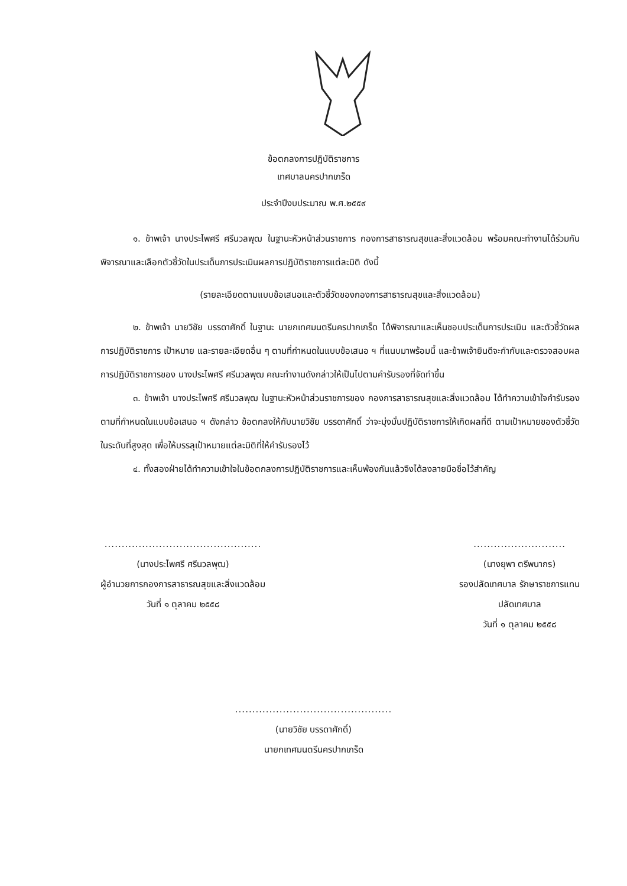ข้อตกลงการปฏิบัติราชการ
เทศบาลนครปากเกร็ด
ประจำปีงบประมาณ พ.ศ.๒๕๕๙
๑. ข้าพเจ้า นางประไพศรี ศรีนวลพุฒ ในฐานะหัวหน้าส่วนราชการ กองการสาธารณสุขและสิ่งแวดล้อม พร้อมคณะทำงานได้ร่วมกันพิจารณาและเลือกตัวชี้วัดในประเด็นการประเมินผลการปฏิบัติราชการแต่ละมิติ ดังนี้
(รายละเอียดตามแบบข้อเสนอและตัวชี้วัดของกองการสาธารณสุขและสิ่งแวดล้อม)
๒. ข้าพเจ้า นายวิชัย บรรดาศักดิ์ ในฐานะ นายกเทศมนตรีนครปากเกร็ด ได้พิจารณาและเห็นชอบประเด็นการประเมิน และตัวชี้วัดผลการปฏิบัติราชการ เป้าหมาย และรายละเอียดอื่น ๆ ตามที่กำหนดในแบบข้อเสนอ ฯ ที่แนบมาพร้อมนี้ และข้าพเจ้ายินดีจะกำกับและตรวจสอบผลการปฏิบัติราชการของ นางประไพศรี ศรีนวลพุฒ คณะทำงานดังกล่าวให้เป็นไปตามคำรับรองที่จัดทำขึ้น
๓. ข้าพเจ้า นางประไพศรี ศรีนวลพุฒ ในฐานะหัวหน้าส่วนราชการของ กองการสาธารณสุขและสิ่งแวดล้อม ได้ทำความเข้าใจคำรับรองตามที่กำหนดในแบบข้อเสนอ ฯ ดังกล่าว ข้อตกลงให้กับนายวิชัย บรรดาศักดิ์ ว่าจะมุ่งมั่นปฏิบัติราชการให้เกิดผลที่ดี ตามเป้าหมายของตัวชี้วัดในระดับที่สูงสุด เพื่อให้บรรลุเป้าหมายแต่ละมิติที่ให้คำรับรองไว้
๔. ทั้งสองฝ่ายได้ทำความเข้าใจในข้อตกลงการปฏิบัติราชการและเห็นพ้องกันแล้วจึงได้ลงลายมือชื่อไว้สำคัญ
..............................................
(นางประไพศรี ศรีนวลพุฒ)
ผู้อำนวยการกองการสาธารณสุขและสิ่งแวดล้อม
วันที่ ๑ ตุลาคม ๒๕๕๘
...........................
(นางยุพา ตรีพนากร)
รองปลัดเทศบาล รักษาราชการแทน
ปลัดเทศบาล
วันที่ ๑ ตุลาคม ๒๕๕๘
..............................................
(นายวิชัย บรรดาศักดิ์)
นายกเทศมนตรีนครปากเกร็ด